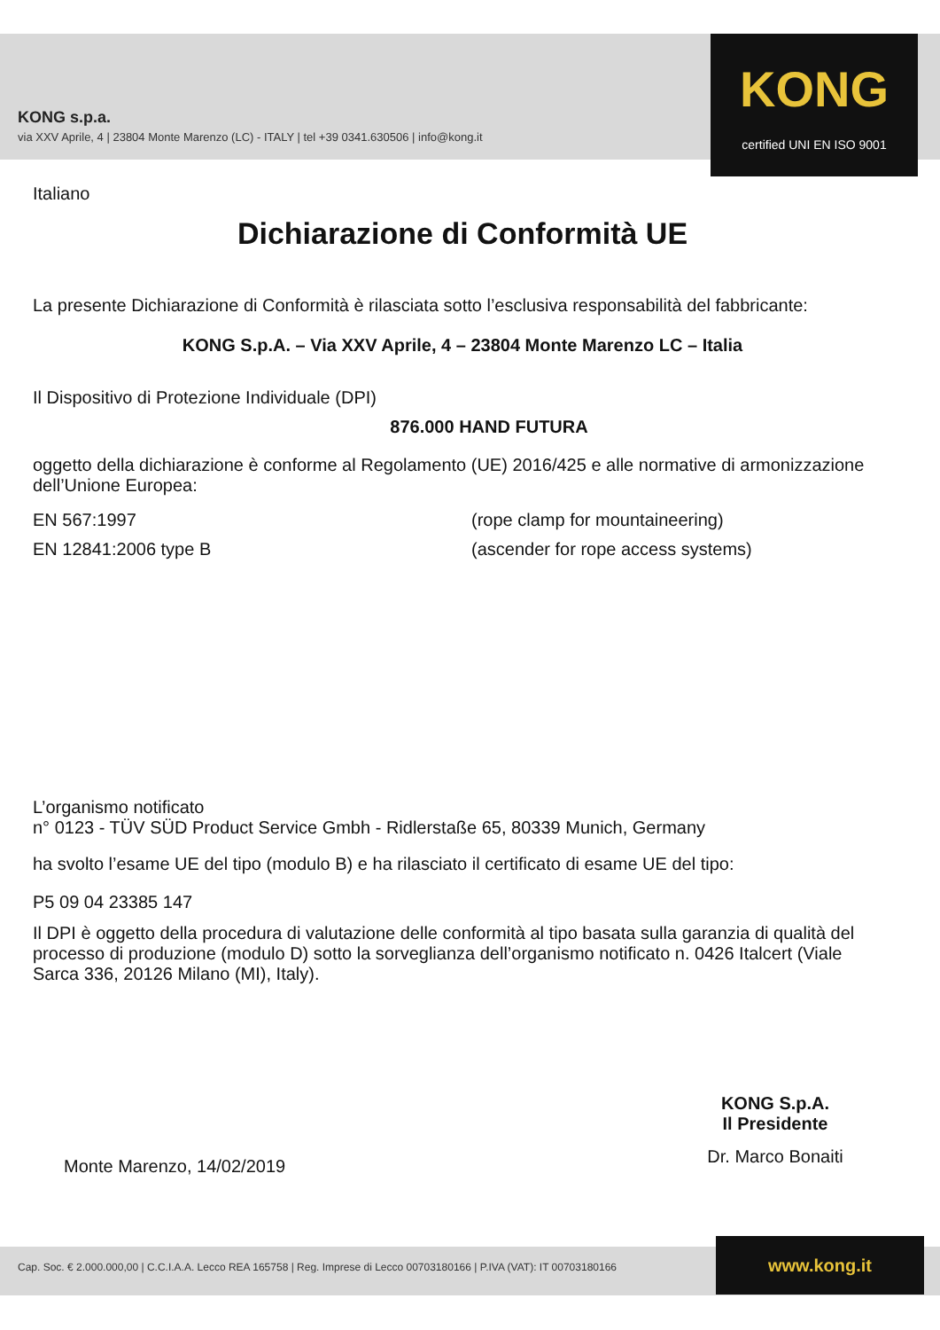KONG s.p.a.
via XXV Aprile, 4 | 23804 Monte Marenzo (LC) - ITALY | tel +39 0341.630506 | info@kong.it
KONG
certified UNI EN ISO 9001
Italiano
Dichiarazione di Conformità UE
La presente Dichiarazione di Conformità è rilasciata sotto l’esclusiva responsabilità del fabbricante:
KONG S.p.A. – Via XXV Aprile, 4 – 23804 Monte Marenzo LC – Italia
Il Dispositivo di Protezione Individuale (DPI)
876.000 HAND FUTURA
oggetto della dichiarazione è conforme al Regolamento (UE) 2016/425 e alle normative di armonizzazione dell’Unione Europea:
EN 567:1997 (rope clamp for mountaineering)
EN 12841:2006 type B (ascender for rope access systems)
L’organismo notificato
n° 0123 - TÜV SÜD Product Service Gmbh - Ridlerstaße 65, 80339 Munich, Germany
ha svolto l’esame UE del tipo (modulo B) e ha rilasciato il certificato di esame UE del tipo:
P5 09 04 23385 147
Il DPI è oggetto della procedura di valutazione delle conformità al tipo basata sulla garanzia di qualità del processo di produzione (modulo D) sotto la sorveglianza dell’organismo notificato n. 0426 Italcert (Viale Sarca 336, 20126 Milano (MI), Italy).
KONG S.p.A.
Il Presidente
Dr. Marco Bonaiti
Monte Marenzo, 14/02/2019
Cap. Soc. € 2.000.000,00 | C.C.I.A.A. Lecco REA 165758 | Reg. Imprese di Lecco 00703180166 | P.IVA (VAT): IT 00703180166 www.kong.it